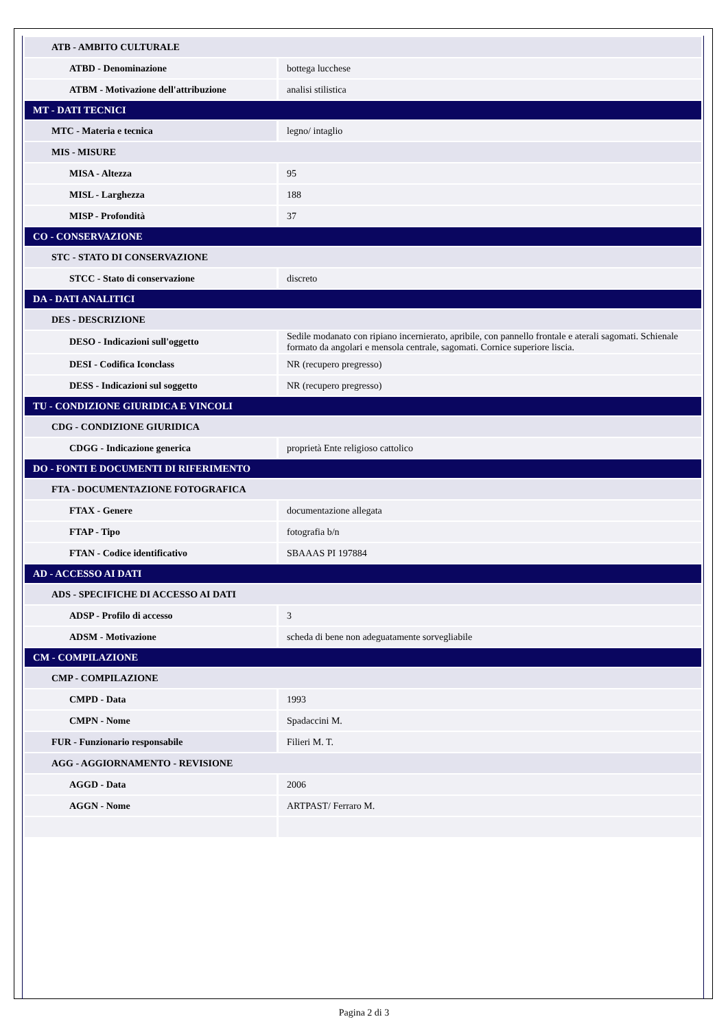| ATB - AMBITO CULTURALE | |
| ATBD - Denominazione | bottega lucchese |
| ATBM - Motivazione dell'attribuzione | analisi stilistica |
| MT - DATI TECNICI | |
| MTC - Materia e tecnica | legno/ intaglio |
| MIS - MISURE | |
| MISA - Altezza | 95 |
| MISL - Larghezza | 188 |
| MISP - Profondità | 37 |
| CO - CONSERVAZIONE | |
| STC - STATO DI CONSERVAZIONE | |
| STCC - Stato di conservazione | discreto |
| DA - DATI ANALITICI | |
| DES - DESCRIZIONE | |
| DESO - Indicazioni sull'oggetto | Sedile modanato con ripiano incernierato, apribile, con pannello frontale e aterali sagomati. Schienale formato da angolari e mensola centrale, sagomati. Cornice superiore liscia. |
| DESI - Codifica Iconclass | NR (recupero pregresso) |
| DESS - Indicazioni sul soggetto | NR (recupero pregresso) |
| TU - CONDIZIONE GIURIDICA E VINCOLI | |
| CDG - CONDIZIONE GIURIDICA | |
| CDGG - Indicazione generica | proprietà Ente religioso cattolico |
| DO - FONTI E DOCUMENTI DI RIFERIMENTO | |
| FTA - DOCUMENTAZIONE FOTOGRAFICA | |
| FTAX - Genere | documentazione allegata |
| FTAP - Tipo | fotografia b/n |
| FTAN - Codice identificativo | SBAAAS PI 197884 |
| AD - ACCESSO AI DATI | |
| ADS - SPECIFICHE DI ACCESSO AI DATI | |
| ADSP - Profilo di accesso | 3 |
| ADSM - Motivazione | scheda di bene non adeguatamente sorvegliabile |
| CM - COMPILAZIONE | |
| CMP - COMPILAZIONE | |
| CMPD - Data | 1993 |
| CMPN - Nome | Spadaccini M. |
| FUR - Funzionario responsabile | Filieri M. T. |
| AGG - AGGIORNAMENTO - REVISIONE | |
| AGGD - Data | 2006 |
| AGGN - Nome | ARTPAST/ Ferraro M. |
Pagina 2 di 3